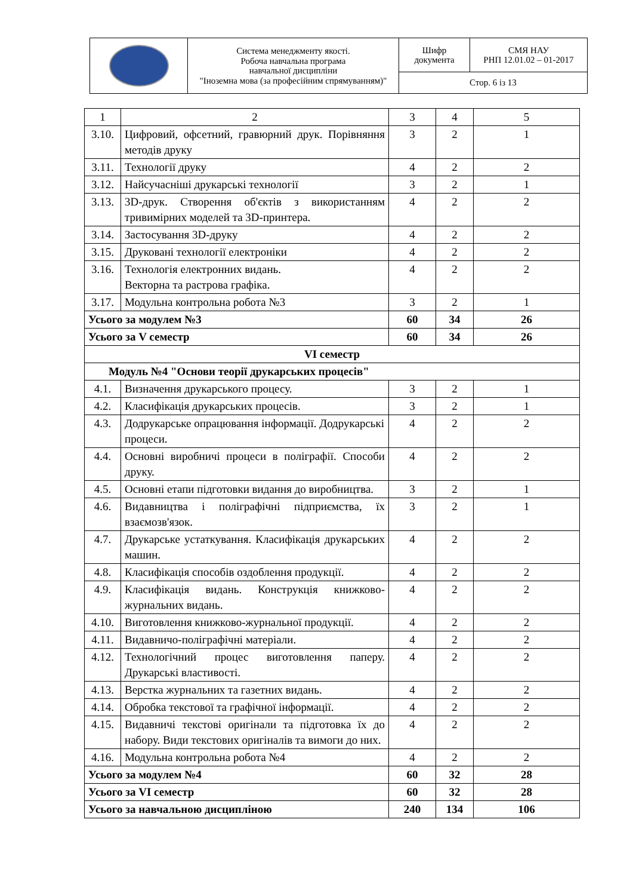| | Система менеджменту якості. Робоча навчальна програма навчальної дисципліни "Іноземна мова (за професійним спрямуванням)" | Шифр документа | СМЯ НАУ РНП 12.01.02 – 01-2017 |
| | | Стор. 6 із 13 | |
| 1 | 2 | 3 | 4 | 5 |
| 3.10. | Цифровий, офсетний, гравюрний друк. Порівняння методів друку | 3 | 2 | 1 |
| 3.11. | Технології друку | 4 | 2 | 2 |
| 3.12. | Найсучасніші друкарські технології | 3 | 2 | 1 |
| 3.13. | 3D-друк. Створення об'єктів з використанням тривимірних моделей та 3D-принтера. | 4 | 2 | 2 |
| 3.14. | Застосування 3D-друку | 4 | 2 | 2 |
| 3.15. | Друковані технології електроніки | 4 | 2 | 2 |
| 3.16. | Технологія електронних видань. Векторна та растрова графіка. | 4 | 2 | 2 |
| 3.17. | Модульна контрольна робота №3 | 3 | 2 | 1 |
| Усього за модулем №3 | | 60 | 34 | 26 |
| Усього за V семестр | | 60 | 34 | 26 |
| VI семестр | | | | |
| Модуль №4 "Основи теорії друкарських процесів" | | | | |
| 4.1. | Визначення друкарського процесу. | 3 | 2 | 1 |
| 4.2. | Класифікація друкарських процесів. | 3 | 2 | 1 |
| 4.3. | Додрукарське опрацювання інформації. Додрукарські процеси. | 4 | 2 | 2 |
| 4.4. | Основні виробничі процеси в поліграфії. Способи друку. | 4 | 2 | 2 |
| 4.5. | Основні етапи підготовки видання до виробництва. | 3 | 2 | 1 |
| 4.6. | Видавництва і поліграфічні підприємства, їх взаємозв'язок. | 3 | 2 | 1 |
| 4.7. | Друкарське устаткування. Класифікація друкарських машин. | 4 | 2 | 2 |
| 4.8. | Класифікація способів оздоблення продукції. | 4 | 2 | 2 |
| 4.9. | Класифікація видань. Конструкція книжково-журнальних видань. | 4 | 2 | 2 |
| 4.10. | Виготовлення книжково-журнальної продукції. | 4 | 2 | 2 |
| 4.11. | Видавничо-поліграфічні матеріали. | 4 | 2 | 2 |
| 4.12. | Технологічний процес виготовлення паперу. Друкарські властивості. | 4 | 2 | 2 |
| 4.13. | Верстка журнальних та газетних видань. | 4 | 2 | 2 |
| 4.14. | Обробка текстової та графічної інформації. | 4 | 2 | 2 |
| 4.15. | Видавничі текстові оригінали та підготовка їх до набору. Види текстових оригіналів та вимоги до них. | 4 | 2 | 2 |
| 4.16. | Модульна контрольна робота №4 | 4 | 2 | 2 |
| Усього за модулем №4 | | 60 | 32 | 28 |
| Усього за VI семестр | | 60 | 32 | 28 |
| Усього за навчальною дисципліною | | 240 | 134 | 106 |